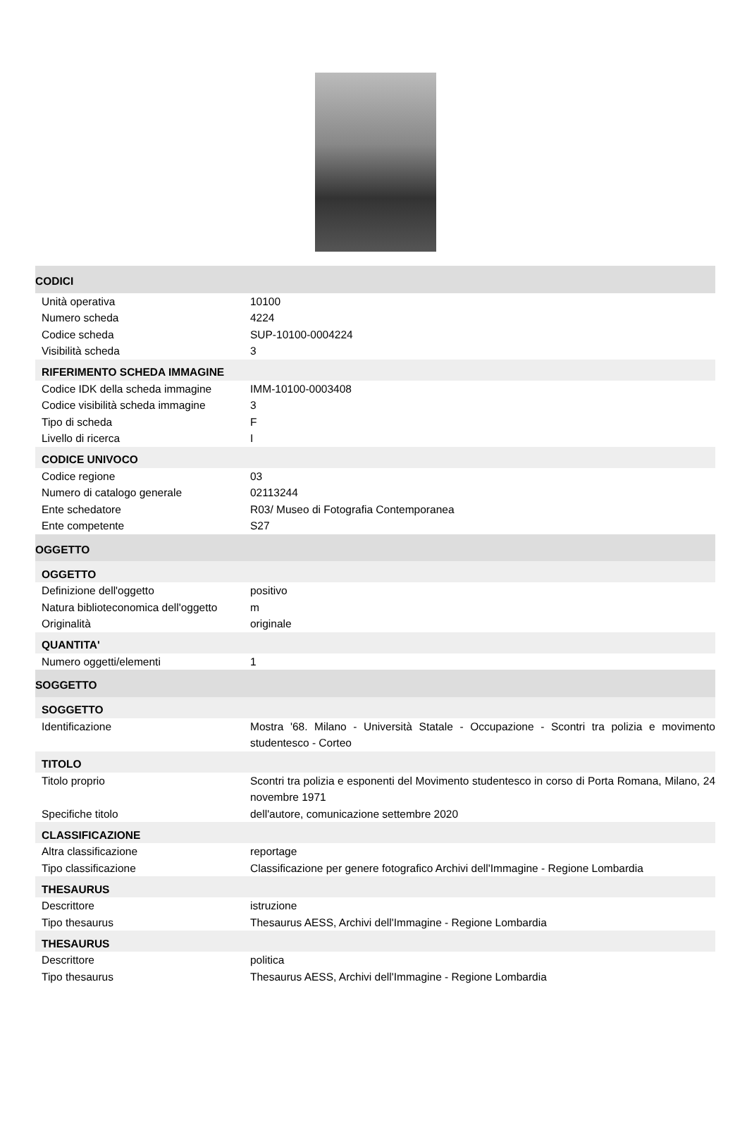| CODICI | |
| Unità operativa | 10100 |
| Numero scheda | 4224 |
| Codice scheda | SUP-10100-0004224 |
| Visibilità scheda | 3 |
| RIFERIMENTO SCHEDA IMMAGINE | |
| Codice IDK della scheda immagine | IMM-10100-0003408 |
| Codice visibilità scheda immagine | 3 |
| Tipo di scheda | F |
| Livello di ricerca | I |
| CODICE UNIVOCO | |
| Codice regione | 03 |
| Numero di catalogo generale | 02113244 |
| Ente schedatore | R03/ Museo di Fotografia Contemporanea |
| Ente competente | S27 |
| OGGETTO | |
| OGGETTO | |
| Definizione dell'oggetto | positivo |
| Natura biblioteconomica dell'oggetto | m |
| Originalità | originale |
| QUANTITA' | |
| Numero oggetti/elementi | 1 |
| SOGGETTO | |
| SOGGETTO | |
| Identificazione | Mostra '68. Milano - Università Statale - Occupazione - Scontri tra polizia e movimento studentesco - Corteo |
| TITOLO | |
| Titolo proprio | Scontri tra polizia e esponenti del Movimento studentesco in corso di Porta Romana, Milano, 24 novembre 1971 |
| Specifiche titolo | dell'autore, comunicazione settembre 2020 |
| CLASSIFICAZIONE | |
| Altra classificazione | reportage |
| Tipo classificazione | Classificazione per genere fotografico Archivi dell'Immagine - Regione Lombardia |
| THESAURUS | |
| Descrittore | istruzione |
| Tipo thesaurus | Thesaurus AESS, Archivi dell'Immagine - Regione Lombardia |
| THESAURUS | |
| Descrittore | politica |
| Tipo thesaurus | Thesaurus AESS, Archivi dell'Immagine - Regione Lombardia |